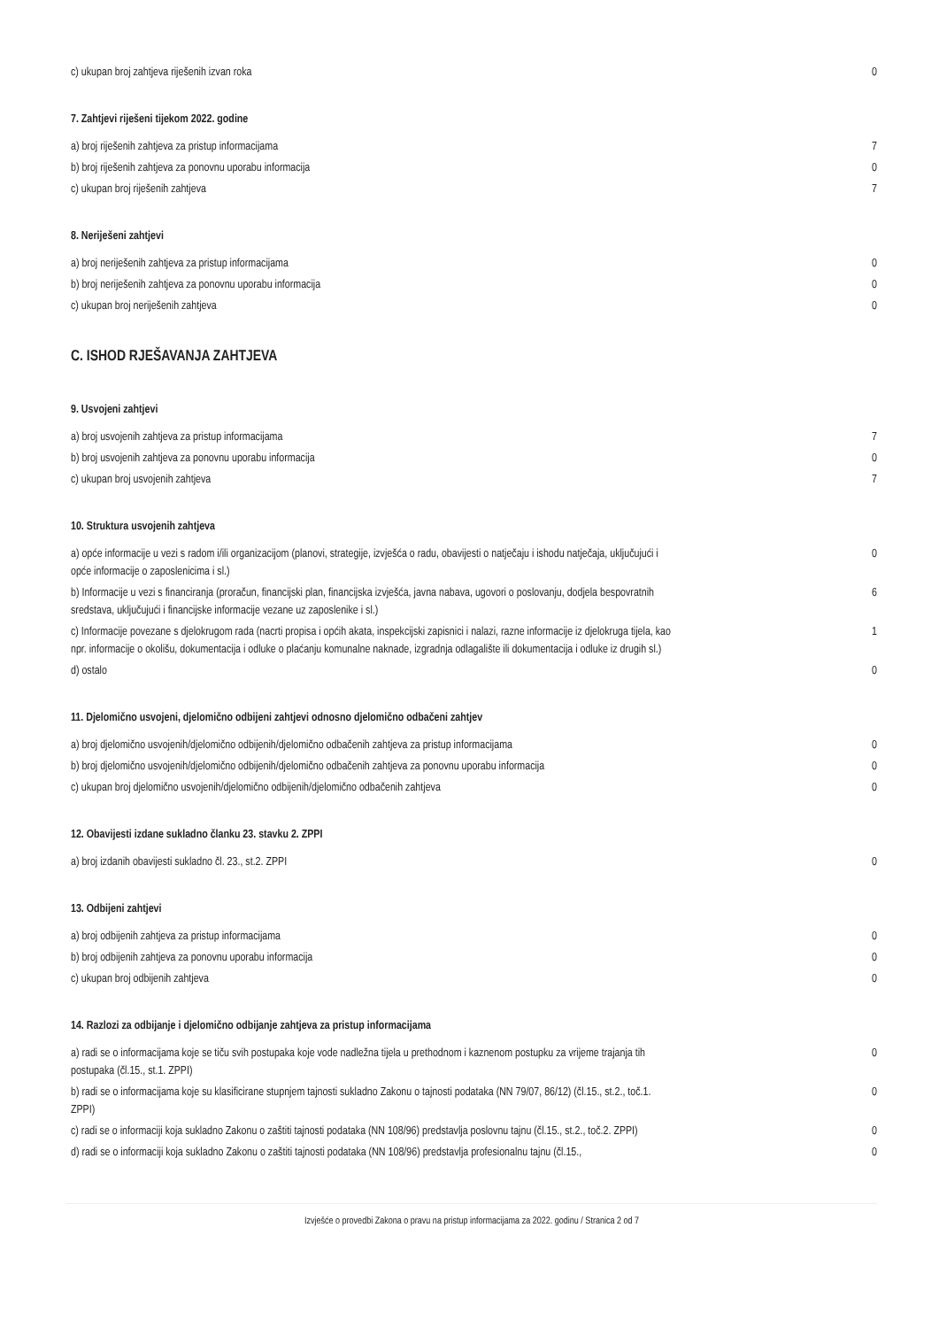| c) ukupan broj zahtjeva riješenih izvan roka | 0 |
7. Zahtjevi riješeni tijekom 2022. godine
| a) broj riješenih zahtjeva za pristup informacijama | 7 |
| b) broj riješenih zahtjeva za ponovnu uporabu informacija | 0 |
| c) ukupan broj riješenih zahtjeva | 7 |
8. Neriješeni zahtjevi
| a) broj neriješenih zahtjeva za pristup informacijama | 0 |
| b) broj neriješenih zahtjeva za ponovnu uporabu informacija | 0 |
| c) ukupan broj neriješenih zahtjeva | 0 |
C. ISHOD RJEŠAVANJA ZAHTJEVA
9. Usvojeni zahtjevi
| a) broj usvojenih zahtjeva za pristup informacijama | 7 |
| b) broj usvojenih zahtjeva za ponovnu uporabu informacija | 0 |
| c) ukupan broj usvojenih zahtjeva | 7 |
10. Struktura usvojenih zahtjeva
| a) opće informacije u vezi s radom i/ili organizacijom (planovi, strategije, izvješća o radu, obavijesti o natječaju i ishodu natječaja, uključujući i opće informacije o zaposlenicima i sl.) | 0 |
| b) Informacije u vezi s financiranja (proračun, financijski plan, financijska izvješća, javna nabava, ugovori o poslovanju, dodjela bespovratnih sredstava, uključujući i financijske informacije vezane uz zaposlenike i sl.) | 6 |
| c) Informacije povezane s djelokrugom rada (nacrti propisa i općih akata, inspekcijski zapisnici i nalazi, razne informacije iz djelokruga tijela, kao npr. informacije o okolišu, dokumentacija i odluke o plaćanju komunalne naknade, izgradnja odlagalište ili dokumentacija i odluke iz drugih sl.) | 1 |
| d) ostalo | 0 |
11. Djelomično usvojeni, djelomično odbijeni zahtjevi odnosno djelomično odbačeni zahtjev
| a) broj djelomično usvojenih/djelomično odbijenih/djelomično odbačenih zahtjeva za pristup informacijama | 0 |
| b) broj djelomično usvojenih/djelomično odbijenih/djelomično odbačenih zahtjeva za ponovnu uporabu informacija | 0 |
| c) ukupan broj djelomično usvojenih/djelomično odbijenih/djelomično odbačenih zahtjeva | 0 |
12. Obavijesti izdane sukladno članku 23. stavku 2. ZPPI
| a) broj izdanih obavijesti sukladno čl. 23., st.2. ZPPI | 0 |
13. Odbijeni zahtjevi
| a) broj odbijenih zahtjeva za pristup informacijama | 0 |
| b) broj odbijenih zahtjeva za ponovnu uporabu informacija | 0 |
| c) ukupan broj odbijenih zahtjeva | 0 |
14. Razlozi za odbijanje i djelomično odbijanje zahtjeva za pristup informacijama
| a) radi se o informacijama koje se tiču svih postupaka koje vode nadležna tijela u prethodnom i kaznenom postupku za vrijeme trajanja tih postupaka (čl.15., st.1. ZPPI) | 0 |
| b) radi se o informacijama koje su klasificirane stupnjem tajnosti sukladno Zakonu o tajnosti podataka (NN 79/07, 86/12) (čl.15., st.2., toč.1. ZPPI) | 0 |
| c) radi se o informaciji koja sukladno Zakonu o zaštiti tajnosti podataka (NN 108/96) predstavlja poslovnu tajnu (čl.15., st.2., toč.2. ZPPI) | 0 |
| d) radi se o informaciji koja sukladno Zakonu o zaštiti tajnosti podataka (NN 108/96) predstavlja profesionalnu tajnu (čl.15., | 0 |
Izvješće o provedbi Zakona o pravu na pristup informacijama za 2022. godinu / Stranica 2 od 7